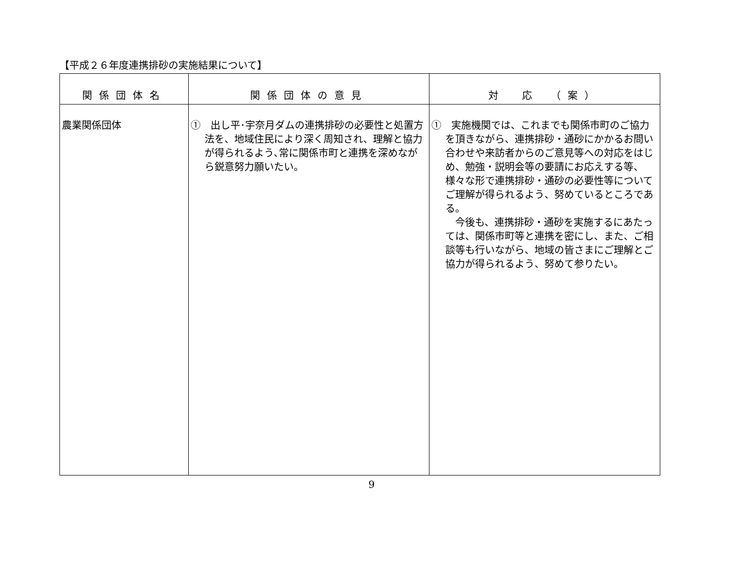【平成２６年度連携排砂の実施結果について】
| 関係団体名 | 関係団体の意見 | 対 応 （案） |
| --- | --- | --- |
| 農業関係団体 | ① 出し平･宇奈月ダムの連携排砂の必要性と処置方法を、地域住民により深く周知され、理解と協力が得られるよう､常に関係市町と連携を深めながら鋭意努力願いたい。 | ① 実施機関では、これまでも関係市町のご協力を頂きながら、連携排砂・通砂にかかるお問い合わせや来訪者からのご意見等への対応をはじめ、勉強・説明会等の要請にお応えする等、様々な形で連携排砂・通砂の必要性等についてご理解が得られるよう、努めているところである。 今後も、連携排砂・通砂を実施するにあたっては、関係市町等と連携を密にし、また、ご相談等も行いながら、地域の皆さまにご理解とご協力が得られるよう、努めて参りたい。 |
9